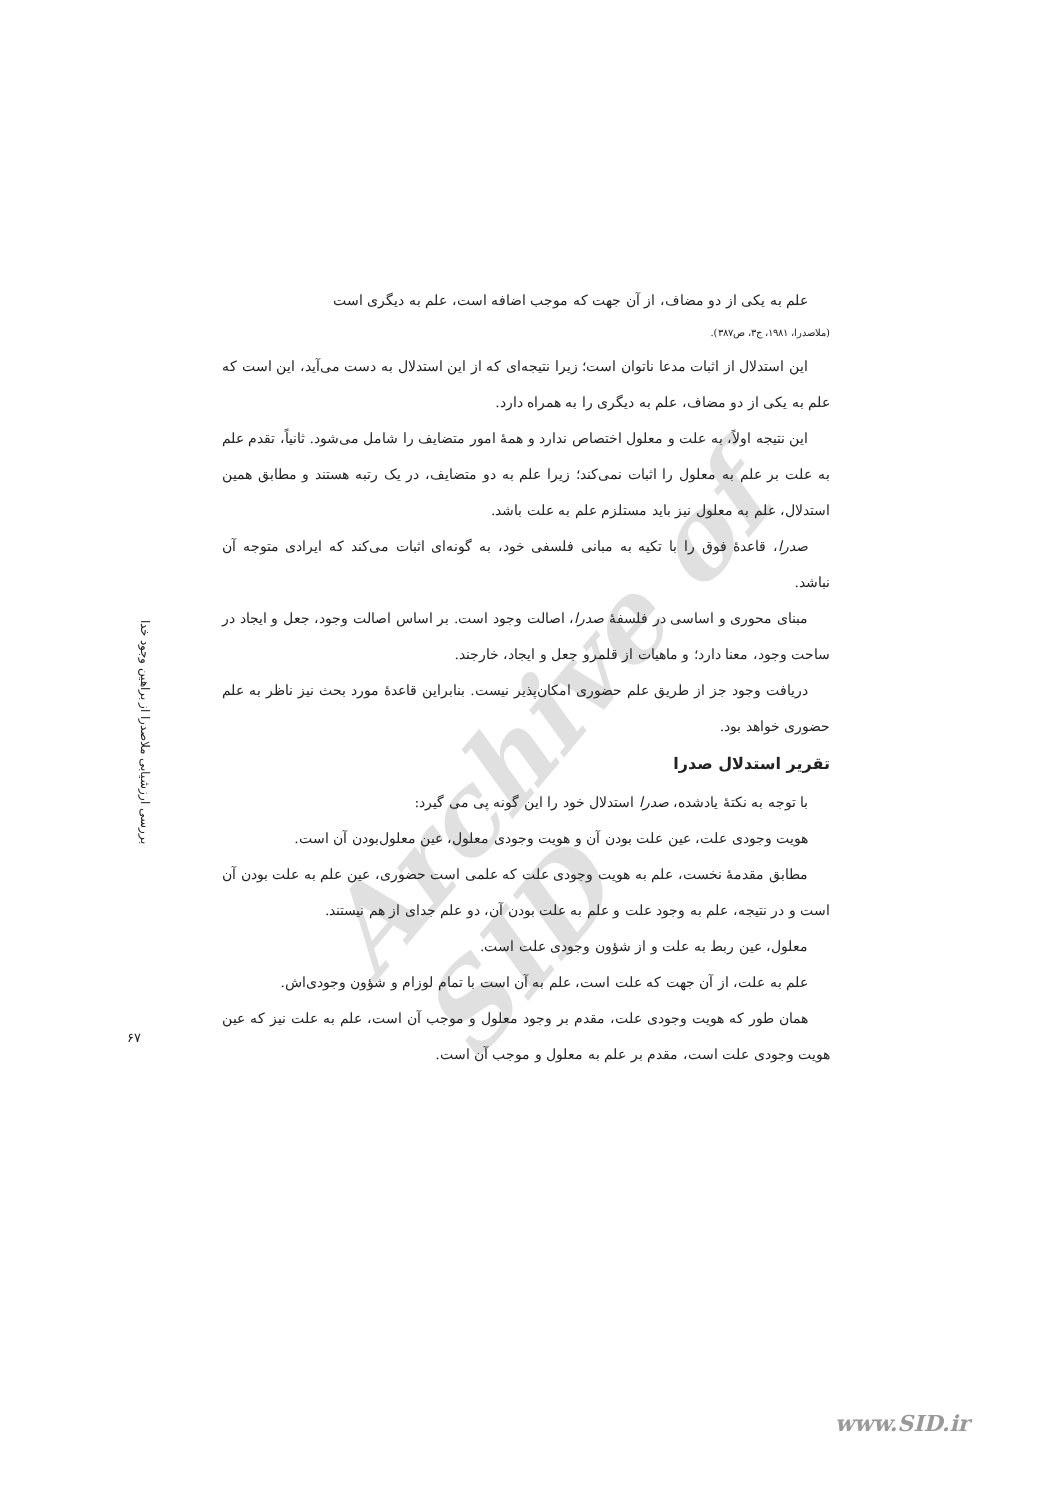Archive of SID
بررسی ارزشیابی ملاصدرا از براهین وجود خدا
۶۷
علم به یکی از دو مضاف، از آن جهت که موجب اضافه است، علم به دیگری است
(ملاصدرا، ۱۹۸۱، ج۳، ص۳۸۷).
این استدلال از اثبات مدعا ناتوان است؛ زیرا نتیجه‌ای که از این استدلال به دست می‌آید، این است که علم به یکی از دو مضاف، علم به دیگری را به همراه دارد.
این نتیجه اولاً، به علت و معلول اختصاص ندارد و همهٔ امور متضایف را شامل می‌شود. ثانیاً، تقدم علم به علت بر علم به معلول را اثبات نمی‌کند؛ زیرا علم به دو متضایف، در یک رتبه هستند و مطابق همین استدلال، علم به معلول نیز باید مستلزم علم به علت باشد.
صدرا، قاعدهٔ فوق را با تکیه به مبانی فلسفی خود، به گونه‌ای اثبات می‌کند که ایرادی متوجه آن نباشد.
مبنای محوری و اساسی در فلسفهٔ صدرا، اصالت وجود است. بر اساس اصالت وجود، جعل و ایجاد در ساحت وجود، معنا دارد؛ و ماهیات از قلمرو جعل و ایجاد، خارجند.
دریافت وجود جز از طریق علم حضوری امکان‌پذیر نیست. بنابراین قاعدهٔ مورد بحث نیز ناظر به علم حضوری خواهد بود.
تقریر استدلال صدرا
با توجه به نکتهٔ یادشده، صدرا استدلال خود را این گونه پی می گیرد:
هویت وجودی علت، عین علت بودن آن و هویت وجودی معلول، عین معلول‌بودن آن است.
مطابق مقدمهٔ نخست، علم به هویت وجودی علت که علمی است حضوری، عین علم به علت بودن آن است و در نتیجه، علم به وجود علت و علم به علت بودن آن، دو علم جدای از هم نیستند.
معلول، عین ربط به علت و از شؤون وجودی علت است.
علم به علت، از آن جهت که علت است، علم به آن است با تمام لوزام و شؤون وجودی‌اش.
همان طور که هویت وجودی علت، مقدم بر وجود معلول و موجب آن است، علم به علت نیز که عین هویت وجودی علت است، مقدم بر علم به معلول و موجب آن است.
www.SID.ir